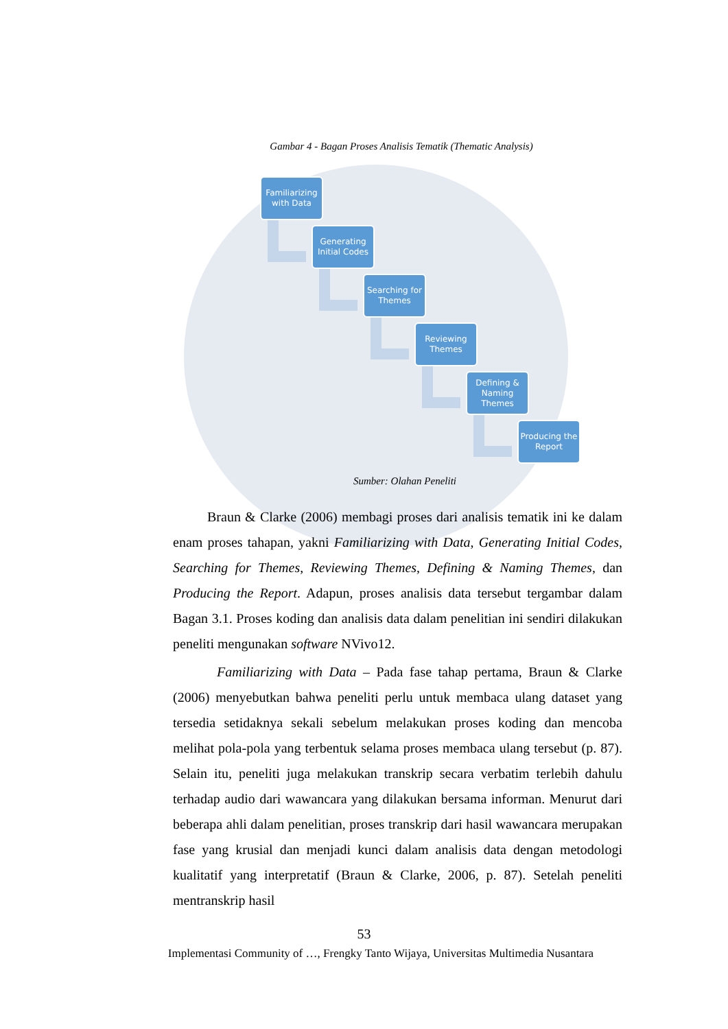Gambar 4 - Bagan Proses Analisis Tematik (Thematic Analysis)
Familiarizing with Data
Generating Initial Codes
Searching for Themes
Reviewing Themes
Defining & Naming Themes
Producing the Report
Sumber: Olahan Peneliti
Braun & Clarke (2006) membagi proses dari analisis tematik ini ke dalam enam proses tahapan, yakni Familiarizing with Data, Generating Initial Codes, Searching for Themes, Reviewing Themes, Defining & Naming Themes, dan Producing the Report. Adapun, proses analisis data tersebut tergambar dalam Bagan 3.1. Proses koding dan analisis data dalam penelitian ini sendiri dilakukan peneliti mengunakan software NVivo12.
Familiarizing with Data – Pada fase tahap pertama, Braun & Clarke (2006) menyebutkan bahwa peneliti perlu untuk membaca ulang dataset yang tersedia setidaknya sekali sebelum melakukan proses koding dan mencoba melihat pola-pola yang terbentuk selama proses membaca ulang tersebut (p. 87). Selain itu, peneliti juga melakukan transkrip secara verbatim terlebih dahulu terhadap audio dari wawancara yang dilakukan bersama informan. Menurut dari beberapa ahli dalam penelitian, proses transkrip dari hasil wawancara merupakan fase yang krusial dan menjadi kunci dalam analisis data dengan metodologi kualitatif yang interpretatif (Braun & Clarke, 2006, p. 87). Setelah peneliti mentranskrip hasil
53
Implementasi Community of …, Frengky Tanto Wijaya, Universitas Multimedia Nusantara